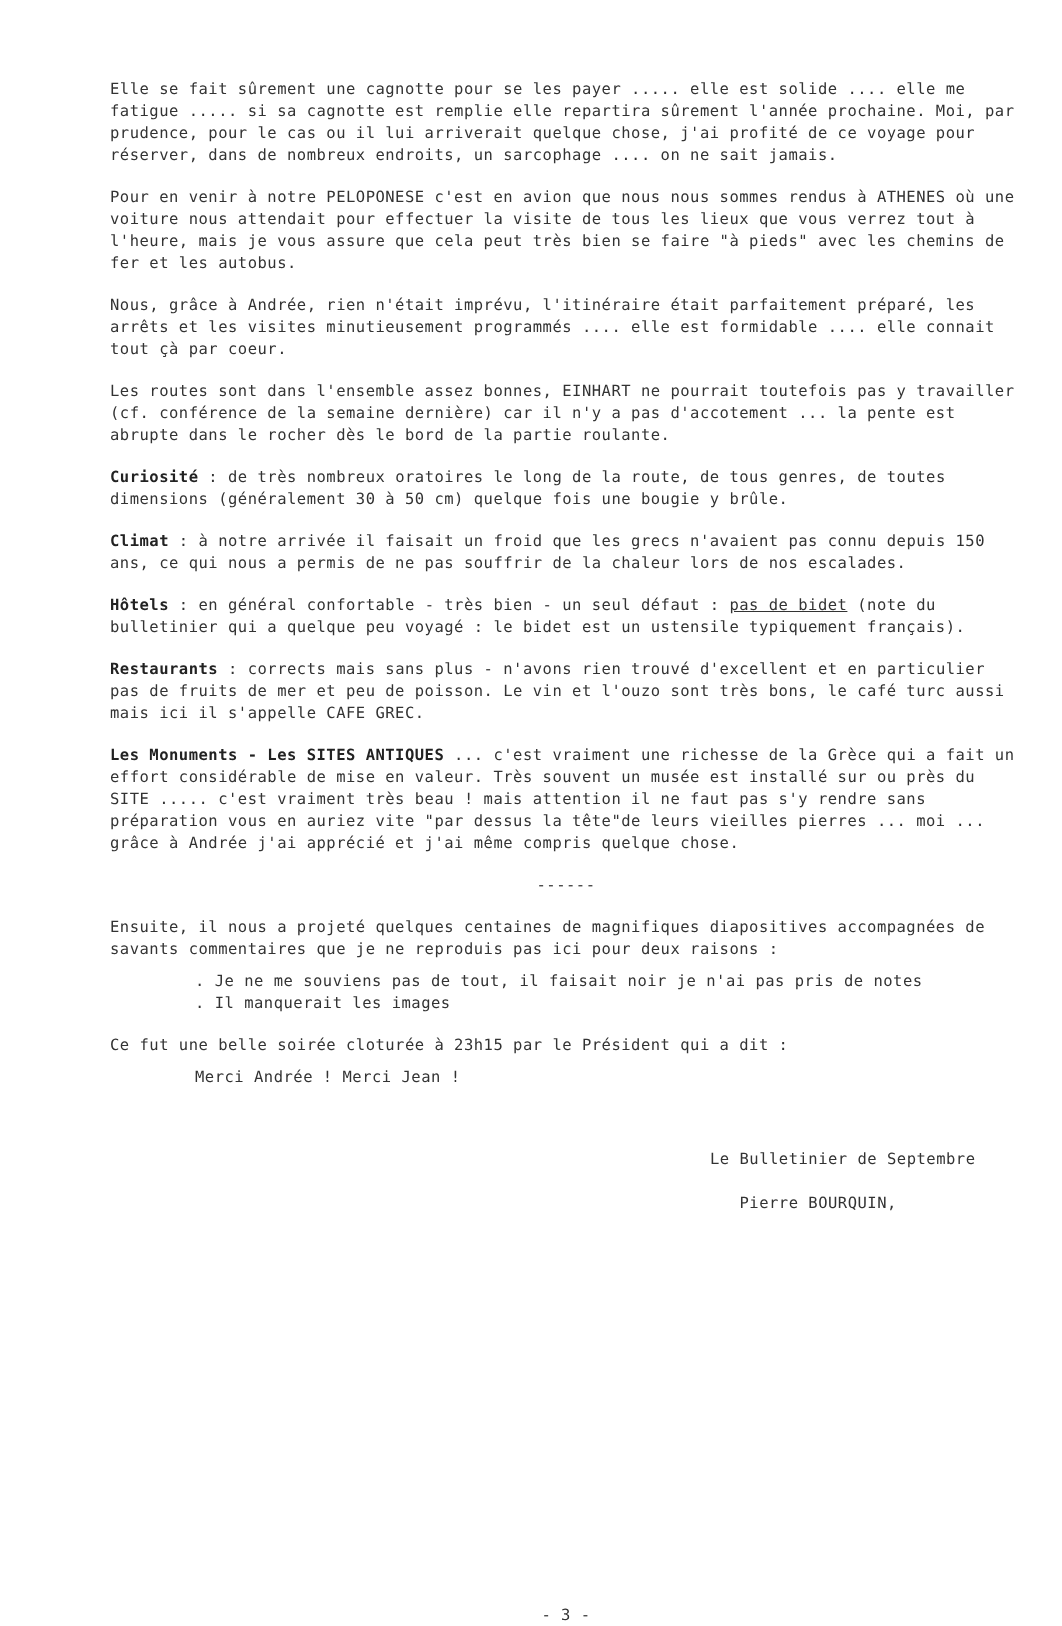Elle se fait sûrement une cagnotte pour se les payer ..... elle est solide .... elle me fatigue ..... si sa cagnotte est remplie elle repartira sûrement l'année prochaine. Moi, par prudence, pour le cas ou il lui arriverait quelque chose, j'ai profité de ce voyage pour réserver, dans de nombreux endroits, un sarcophage .... on ne sait jamais.
Pour en venir à notre PELOPONESE c'est en avion que nous nous sommes rendus à ATHENES où une voiture nous attendait pour effectuer la visite de tous les lieux que vous verrez tout à l'heure, mais je vous assure que cela peut très bien se faire "à pieds" avec les chemins de fer et les autobus.
Nous, grâce à Andrée, rien n'était imprévu, l'itinéraire était parfaitement préparé, les arrêts et les visites minutieusement programmés .... elle est formidable .... elle connait tout çà par coeur.
Les routes sont dans l'ensemble assez bonnes, EINHART ne pourrait toutefois pas y travailler (cf. conférence de la semaine dernière) car il n'y a pas d'accotement ... la pente est abrupte dans le rocher dès le bord de la partie roulante.
Curiosité : de très nombreux oratoires le long de la route, de tous genres, de toutes dimensions (généralement 30 à 50 cm) quelque fois une bougie y brûle.
Climat : à notre arrivée il faisait un froid que les grecs n'avaient pas connu depuis 150 ans, ce qui nous a permis de ne pas souffrir de la chaleur lors de nos escalades.
Hôtels : en général confortable - très bien - un seul défaut : pas de bidet (note du bulletinier qui a quelque peu voyagé : le bidet est un ustensile typiquement français).
Restaurants : corrects mais sans plus - n'avons rien trouvé d'excellent et en particulier pas de fruits de mer et peu de poisson. Le vin et l'ouzo sont très bons, le café turc aussi mais ici il s'appelle CAFE GREC.
Les Monuments - Les SITES ANTIQUES ... c'est vraiment une richesse de la Grèce qui a fait un effort considérable de mise en valeur. Très souvent un musée est installé sur ou près du SITE ..... c'est vraiment très beau ! mais attention il ne faut pas s'y rendre sans préparation vous en auriez vite "par dessus la tête"de leurs vieilles pierres ... moi ... grâce à Andrée j'ai apprécié et j'ai même compris quelque chose.
------
Ensuite, il nous a projeté quelques centaines de magnifiques diapositives accompagnées de savants commentaires que je ne reproduis pas ici pour deux raisons :
. Je ne me souviens pas de tout, il faisait noir je n'ai pas pris de notes
. Il manquerait les images
Ce fut une belle soirée cloturée à 23h15 par le Président qui a dit :
Merci Andrée ! Merci Jean !
Le Bulletinier de Septembre
Pierre BOURQUIN,
- 3 -